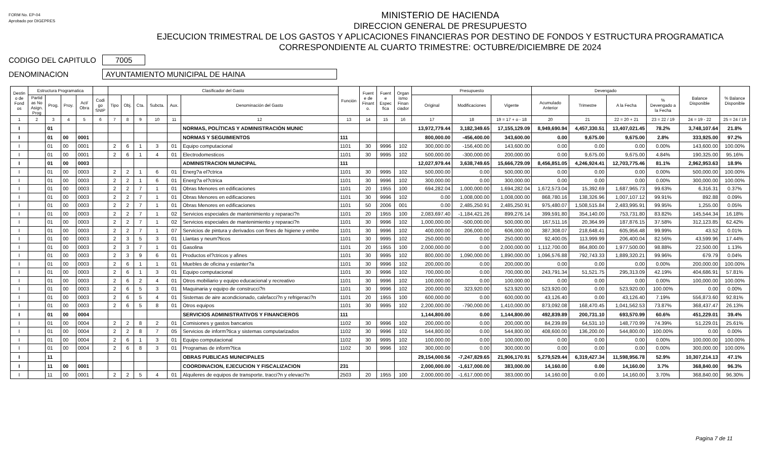FORM No. EP-04
Aprobado por DIGEPRES
MINISTERIO DE HACIENDA
DIRECCION GENERAL DE PRESUPUESTO
EJECUCION TRIMESTRAL DE LOS GASTOS Y APLICACIONES FINANCIERAS POR DESTINO DE FONDOS Y ESTRUCTURA PROGRAMATICA
CORRESPONDIENTE AL CUARTO TRIMESTRE: OCTUBRE/DICIEMBRE DE 2024
CODIGO DEL CAPITULO 7005
DENOMINACION AYUNTAMIENTO MUNICIPAL DE HAINA
| Destin o de Fond os | Estructura Programatica | | | | | Clasificador del Gasto | | | | | | Función | Fuent e de Finant o. | Fuent e Espec fica | Organ ismo Finan ciador | Presupuesto | | | Devengado | | | | Balance Disponible | % Balance Disponible |
| --- | --- | --- | --- | --- | --- | --- | --- | --- | --- | --- | --- | --- | --- | --- | --- | --- | --- | --- | --- | --- | --- | --- | --- | --- |
| | Partid as No Asign. Prog | Prog. | Proy. | Act/ Obra | Codi go SNIP | Tipo | Obj. | Cta. | Subcta. | Aux. | Denominación del Gasto | | | | | Original | Modificaciones | Vigente | Acumulado Anterior | Trimestre | A la Fecha | % Devengado a la Fecha | | |
| 1 | 2 | 3 | 4 | 5 | 6 | 7 | 8 | 9 | 10 | 11 | 12 | 13 | 14 | 15 | 16 | 17 | 18 | 19 = 17 + o - 18 | 20 | 21 | 22 = 20 + 21 | 23 = 22 / 19 | 24 = 19 - 22 | 25 = 24 / 19 |
| I | | 01 | | | | | | | | | NORMAS, POLÍTICAS Y ADMINISTRACIÓN MUNIC | | | | | 13,972,779.44 | 3,182,349.65 | 17,155,129.09 | 8,949,690.94 | 4,457,330.51 | 13,407,021.45 | 78.2% | 3,748,107.64 | 21.8% |
| I | | 01 | 00 | 0001 | | | | | | | NORMAS Y SEGUIMIENTOS | 111 | | | | 800,000.00 | -456,400.00 | 343,600.00 | 0.00 | 9,675.00 | 9,675.00 | 2.8% | 333,925.00 | 97.2% |
| I | | 01 | 00 | 0001 | | 2 | 6 | 1 | 3 | 01 | Equipo computacional | 1101 | 30 | 9996 | 102 | 300,000.00 | -156,400.00 | 143,600.00 | 0.00 | 0.00 | 0.00 | 0.00% | 143,600.00 | 100.00% |
| I | | 01 | 00 | 0001 | | 2 | 6 | 1 | 4 | 01 | Electrodomesticos | 1101 | 30 | 9995 | 102 | 500,000.00 | -300,000.00 | 200,000.00 | 0.00 | 9,675.00 | 9,675.00 | 4.84% | 190,325.00 | 95.16% |
| I | | 01 | 00 | 0003 | | | | | | | ADMINISTRACION MUNICIPAL | 111 | | | | 12,027,979.44 | 3,638,749.65 | 15,666,729.09 | 8,456,851.05 | 4,246,924.41 | 12,703,775.46 | 81.1% | 2,962,953.63 | 18.9% |
| I | | 01 | 00 | 0003 | | 2 | 2 | 1 | 6 | 01 | Energ?a el?ctrica | 1101 | 30 | 9995 | 102 | 500,000.00 | 0.00 | 500,000.00 | 0.00 | 0.00 | 0.00 | 0.00% | 500,000.00 | 100.00% |
| I | | 01 | 00 | 0003 | | 2 | 2 | 1 | 6 | 01 | Energ?a el?ctrica | 1101 | 30 | 9996 | 102 | 300,000.00 | 0.00 | 300,000.00 | 0.00 | 0.00 | 0.00 | 0.00% | 300,000.00 | 100.00% |
| I | | 01 | 00 | 0003 | | 2 | 2 | 7 | 1 | 01 | Obras Menores en edificaciones | 1101 | 20 | 1955 | 100 | 694,282.04 | 1,000,000.00 | 1,694,282.04 | 1,672,573.04 | 15,392.69 | 1,687,965.73 | 99.63% | 6,316.31 | 0.37% |
| I | | 01 | 00 | 0003 | | 2 | 2 | 7 | 1 | 01 | Obras Menores en edificaciones | 1101 | 30 | 9996 | 102 | 0.00 | 1,008,000.00 | 1,008,000.00 | 868,780.16 | 138,326.96 | 1,007,107.12 | 99.91% | 892.88 | 0.09% |
| I | | 01 | 00 | 0003 | | 2 | 2 | 7 | 1 | 01 | Obras Menores en edificaciones | 1101 | 50 | 2006 | 001 | 0.00 | 2,485,250.91 | 2,485,250.91 | 975,480.07 | 1,508,515.84 | 2,483,995.91 | 99.95% | 1,255.00 | 0.05% |
| I | | 01 | 00 | 0003 | | 2 | 2 | 7 | 1 | 02 | Servicios especiales de mantenimiento y reparaci?n | 1101 | 20 | 1955 | 100 | 2,083,697.40 | -1,184,421.26 | 899,276.14 | 399,591.80 | 354,140.00 | 753,731.80 | 83.82% | 145,544.34 | 16.18% |
| I | | 01 | 00 | 0003 | | 2 | 2 | 7 | 1 | 02 | Servicios especiales de mantenimiento y reparaci?n | 1101 | 30 | 9996 | 102 | 1,000,000.00 | -500,000.00 | 500,000.00 | 167,511.16 | 20,364.99 | 187,876.15 | 37.58% | 312,123.85 | 62.42% |
| I | | 01 | 00 | 0003 | | 2 | 2 | 7 | 1 | 07 | Servicios de pintura y derivados con fines de higiene y embe | 1101 | 30 | 9996 | 102 | 400,000.00 | 206,000.00 | 606,000.00 | 387,308.07 | 218,648.41 | 605,956.48 | 99.99% | 43.52 | 0.01% |
| I | | 01 | 00 | 0003 | | 2 | 3 | 5 | 3 | 01 | Llantas y neum?ticos | 1101 | 30 | 9995 | 102 | 250,000.00 | 0.00 | 250,000.00 | 92,400.05 | 113,999.99 | 206,400.04 | 82.56% | 43,599.96 | 17.44% |
| I | | 01 | 00 | 0003 | | 2 | 3 | 7 | 1 | 01 | Gasolina | 1101 | 20 | 1955 | 100 | 2,000,000.00 | 0.00 | 2,000,000.00 | 1,112,700.00 | 864,800.00 | 1,977,500.00 | 98.88% | 22,500.00 | 1.13% |
| I | | 01 | 00 | 0003 | | 2 | 3 | 9 | 6 | 01 | Productos el?ctricos y afines | 1101 | 30 | 9995 | 102 | 800,000.00 | 1,090,000.00 | 1,890,000.00 | 1,096,576.88 | 792,743.33 | 1,889,320.21 | 99.96% | 679.79 | 0.04% |
| I | | 01 | 00 | 0003 | | 2 | 6 | 1 | 1 | 01 | Muebles de oficina y estanter?a | 1101 | 30 | 9996 | 102 | 200,000.00 | 0.00 | 200,000.00 | 0.00 | 0.00 | 0.00 | 0.00% | 200,000.00 | 100.00% |
| I | | 01 | 00 | 0003 | | 2 | 6 | 1 | 3 | 01 | Equipo computacional | 1101 | 30 | 9996 | 102 | 700,000.00 | 0.00 | 700,000.00 | 243,791.34 | 51,521.75 | 295,313.09 | 42.19% | 404,686.91 | 57.81% |
| I | | 01 | 00 | 0003 | | 2 | 6 | 2 | 4 | 01 | Otros mobiliario y equipo educacional y recreativo | 1101 | 30 | 9996 | 102 | 100,000.00 | 0.00 | 100,000.00 | 0.00 | 0.00 | 0.00 | 0.00% | 100,000.00 | 100.00% |
| I | | 01 | 00 | 0003 | | 2 | 6 | 5 | 3 | 01 | Maquinaria y equipo de construcci?n | 1101 | 30 | 9996 | 102 | 200,000.00 | 323,920.00 | 523,920.00 | 523,920.00 | 0.00 | 523,920.00 | 100.00% | 0.00 | 0.00% |
| I | | 01 | 00 | 0003 | | 2 | 6 | 5 | 4 | 01 | Sistemas de aire acondicionado, calefacci?n y refrigeraci?n | 1101 | 20 | 1955 | 100 | 600,000.00 | 0.00 | 600,000.00 | 43,126.40 | 0.00 | 43,126.40 | 7.19% | 556,873.60 | 92.81% |
| I | | 01 | 00 | 0003 | | 2 | 6 | 5 | 8 | 01 | Otros equipos | 1101 | 30 | 9995 | 102 | 2,200,000.00 | -790,000.00 | 1,410,000.00 | 873,092.08 | 168,470.45 | 1,041,562.53 | 73.87% | 368,437.47 | 26.13% |
| I | | 01 | 00 | 0004 | | | | | | | SERVICIOS ADMINISTRATIVOS Y FINANCIEROS | 111 | | | | 1,144,800.00 | 0.00 | 1,144,800.00 | 492,839.89 | 200,731.10 | 693,570.99 | 60.6% | 451,229.01 | 39.4% |
| I | | 01 | 00 | 0004 | | 2 | 2 | 8 | 2 | 01 | Comisiones y gastos bancarios | 1102 | 30 | 9996 | 102 | 200,000.00 | 0.00 | 200,000.00 | 84,239.89 | 64,531.10 | 148,770.99 | 74.39% | 51,229.01 | 25.61% |
| I | | 01 | 00 | 0004 | | 2 | 2 | 8 | 7 | 05 | Servicios de inform?tica y sistemas computarizados | 1102 | 30 | 9996 | 102 | 544,800.00 | 0.00 | 544,800.00 | 408,600.00 | 136,200.00 | 544,800.00 | 100.00% | 0.00 | 0.00% |
| I | | 01 | 00 | 0004 | | 2 | 6 | 1 | 3 | 01 | Equipo computacional | 1102 | 30 | 9995 | 102 | 100,000.00 | 0.00 | 100,000.00 | 0.00 | 0.00 | 0.00 | 0.00% | 100,000.00 | 100.00% |
| I | | 01 | 00 | 0004 | | 2 | 6 | 8 | 3 | 01 | Programas de inform?tica | 1102 | 30 | 9996 | 102 | 300,000.00 | 0.00 | 300,000.00 | 0.00 | 0.00 | 0.00 | 0.00% | 300,000.00 | 100.00% |
| I | | 11 | | | | | | | | | OBRAS PUBLICAS MUNICIPALES | | | | | 29,154,000.56 | -7,247,829.65 | 21,906,170.91 | 5,279,529.44 | 6,319,427.34 | 11,598,956.78 | 52.9% | 10,307,214.13 | 47.1% |
| I | | 11 | 00 | 0001 | | | | | | | COORDINACION, EJECUCION Y FISCALIZACION | 231 | | | | 2,000,000.00 | -1,617,000.00 | 383,000.00 | 14,160.00 | 0.00 | 14,160.00 | 3.7% | 368,840.00 | 96.3% |
| I | | 11 | 00 | 0001 | | 2 | 2 | 5 | 4 | 01 | Alquileres de equipos de transporte, tracci?n y elevaci?n | 2503 | 20 | 1955 | 100 | 2,000,000.00 | -1,617,000.00 | 383,000.00 | 14,160.00 | 0.00 | 14,160.00 | 3.70% | 368,840.00 | 96.30% |
Pagina 7 de 11